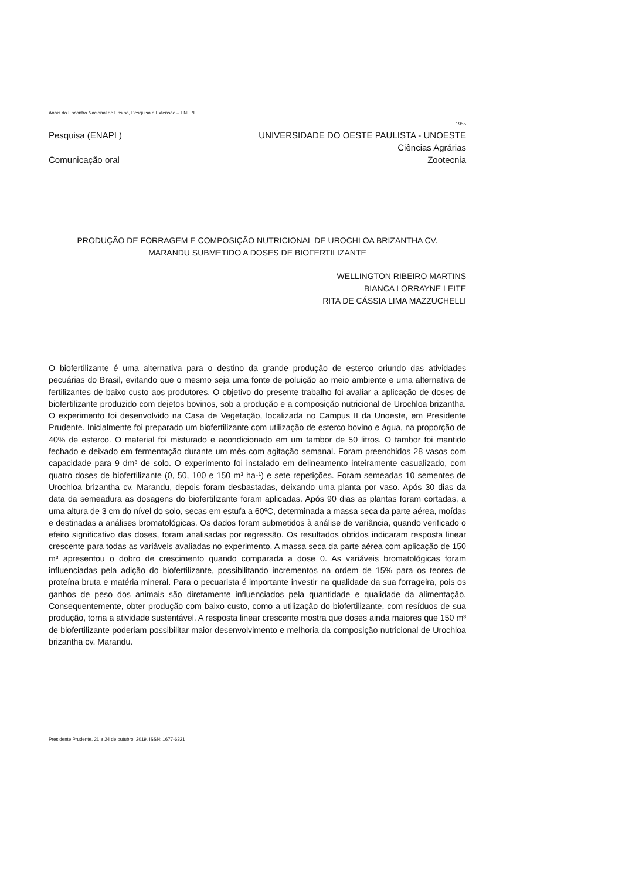Anais do Encontro Nacional de Ensino, Pesquisa e Extensão – ENEPE
1955
Pesquisa (ENAPI ) UNIVERSIDADE DO OESTE PAULISTA - UNOESTE
Ciências Agrárias
Comunicação oral Zootecnia
PRODUÇÃO DE FORRAGEM E COMPOSIÇÃO NUTRICIONAL DE UROCHLOA BRIZANTHA CV.
MARANDU SUBMETIDO A DOSES DE BIOFERTILIZANTE
WELLINGTON RIBEIRO MARTINS
BIANCA LORRAYNE LEITE
RITA DE CÁSSIA LIMA MAZZUCHELLI
O biofertilizante é uma alternativa para o destino da grande produção de esterco oriundo das atividades pecuárias do Brasil, evitando que o mesmo seja uma fonte de poluição ao meio ambiente e uma alternativa de fertilizantes de baixo custo aos produtores. O objetivo do presente trabalho foi avaliar a aplicação de doses de biofertilizante produzido com dejetos bovinos, sob a produção e a composição nutricional de Urochloa brizantha. O experimento foi desenvolvido na Casa de Vegetação, localizada no Campus II da Unoeste, em Presidente Prudente. Inicialmente foi preparado um biofertilizante com utilização de esterco bovino e água, na proporção de 40% de esterco. O material foi misturado e acondicionado em um tambor de 50 litros. O tambor foi mantido fechado e deixado em fermentação durante um mês com agitação semanal. Foram preenchidos 28 vasos com capacidade para 9 dm³ de solo. O experimento foi instalado em delineamento inteiramente casualizado, com quatro doses de biofertilizante (0, 50, 100 e 150 m³ ha-¹) e sete repetições. Foram semeadas 10 sementes de Urochloa brizantha cv. Marandu, depois foram desbastadas, deixando uma planta por vaso. Após 30 dias da data da semeadura as dosagens do biofertilizante foram aplicadas. Após 90 dias as plantas foram cortadas, a uma altura de 3 cm do nível do solo, secas em estufa a 60ºC, determinada a massa seca da parte aérea, moídas e destinadas a análises bromatológicas. Os dados foram submetidos à análise de variância, quando verificado o efeito significativo das doses, foram analisadas por regressão. Os resultados obtidos indicaram resposta linear crescente para todas as variáveis avaliadas no experimento. A massa seca da parte aérea com aplicação de 150 m³ apresentou o dobro de crescimento quando comparada a dose 0. As variáveis bromatológicas foram influenciadas pela adição do biofertilizante, possibilitando incrementos na ordem de 15% para os teores de proteína bruta e matéria mineral. Para o pecuarista é importante investir na qualidade da sua forrageira, pois os ganhos de peso dos animais são diretamente influenciados pela quantidade e qualidade da alimentação. Consequentemente, obter produção com baixo custo, como a utilização do biofertilizante, com resíduos de sua produção, torna a atividade sustentável. A resposta linear crescente mostra que doses ainda maiores que 150 m³ de biofertilizante poderiam possibilitar maior desenvolvimento e melhoria da composição nutricional de Urochloa brizantha cv. Marandu.
Presidente Prudente, 21 a 24 de outubro, 2019. ISSN: 1677-6321